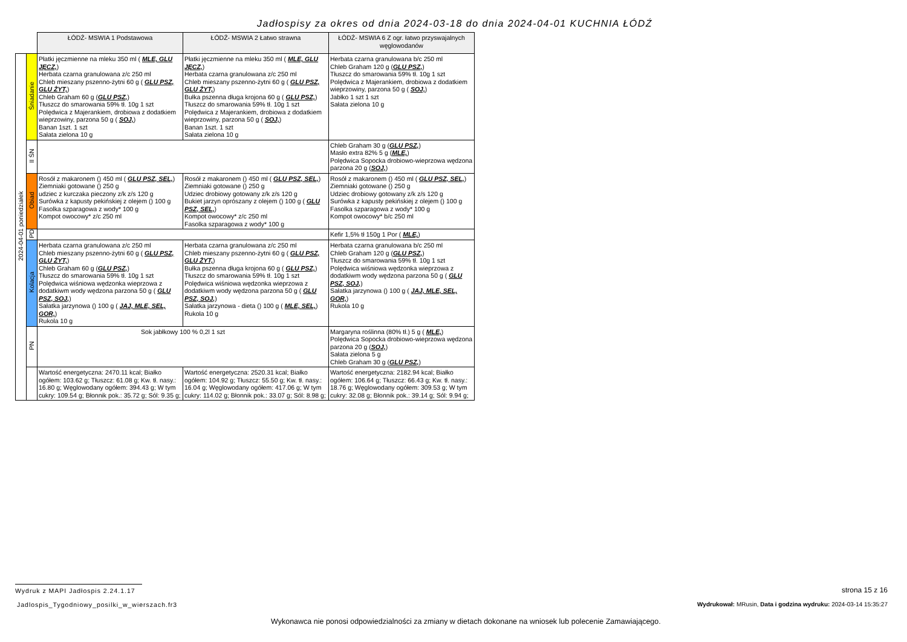Jadłospisy za okres od dnia 2024-03-18 do dnia 2024-04-01 KUCHNIA ŁÓDŹ
| | | ŁÓDŹ- MSWIA 1 Podstawowa | ŁÓDŹ- MSWIA 2 Łatwo strawna | ŁÓDŹ- MSWIA 6 Z ogr. łatwo przyswajalnych węglowodanów |
| 2024-04-01 poniedziałek | Śniadanie | Płatki jęczmienne na mleku 350 ml ( MLE, GLU JĘCZ, ) Herbata czarna granulowana z/c 250 ml Chleb mieszany pszenno-żytni 60 g ( GLU PSZ, GLU ŻYT, ) Chleb Graham 60 g ( GLU PSZ, ) Tłuszcz do smarowania 59% tł. 10g 1 szt Polędwica z Majerankiem, drobiowa z dodatkiem wieprzowiny, parzona 50 g ( SOJ, ) Banan 1szt. 1 szt Sałata zielona 10 g | Płatki jęczmienne na mleku 350 ml ( MLE, GLU JĘCZ, ) Herbata czarna granulowana z/c 250 ml Chleb mieszany pszenno-żytni 60 g ( GLU PSZ, GLU ŻYT, ) Bułka pszenna długa krojona 60 g ( GLU PSZ, ) Tłuszcz do smarowania 59% tł. 10g 1 szt Polędwica z Majerankiem, drobiowa z dodatkiem wieprzowiny, parzona 50 g ( SOJ, ) Banan 1szt. 1 szt Sałata zielona 10 g | Herbata czarna granulowana b/c 250 ml Chleb Graham 120 g ( GLU PSZ, ) Tłuszcz do smarowania 59% tł. 10g 1 szt Polędwica z Majerankiem, drobiowa z dodatkiem wieprzowiny, parzona 50 g ( SOJ, ) Jabłko 1 szt 1 szt Sałata zielona 10 g |
| | II ŚN | | | Chleb Graham 30 g ( GLU PSZ, ) Masło extra 82% 5 g ( MLE, ) Polędwica Sopocka drobiowo-wieprzowa wędzona parzona 20 g ( SOJ, ) |
| | Obiad | Rosół z makaronem () 450 ml ( GLU PSZ, SEL, ) Ziemniaki gotowane () 250 g udziec z kurczaka pieczony z/k z/s 120 g Surówka z kapusty pekińskiej z olejem () 100 g Fasolka szparagowa z wody* 100 g Kompot owocowy* z/c 250 ml | Rosół z makaronem () 450 ml ( GLU PSZ, SEL, ) Ziemniaki gotowane () 250 g Udziec drobiowy gotowany z/k z/s 120 g Bukiet jarzyn oprószany z olejem () 100 g ( GLU PSZ, SEL, ) Kompot owocowy* z/c 250 ml Fasolka szparagowa z wody* 100 g | Rosół z makaronem () 450 ml ( GLU PSZ, SEL, ) Ziemniaki gotowane () 250 g Udziec drobiowy gotowany z/k z/s 120 g Surówka z kapusty pekińskiej z olejem () 100 g Fasolka szparagowa z wody* 100 g Kompot owocowy* b/c 250 ml |
| | PD | | | Kefir 1,5% tł 150g 1 Por ( MLE, ) |
| | Kolacja | Herbata czarna granulowana z/c 250 ml Chleb mieszany pszenno-żytni 60 g ( GLU PSZ, GLU ŻYT, ) Chleb Graham 60 g ( GLU PSZ, ) Tłuszcz do smarowania 59% tł. 10g 1 szt Polędwica wiśniowa wędzonka wieprzowa z dodatkiwm wody wędzona parzona 50 g ( GLU PSZ, SOJ, ) Sałatka jarzynowa () 100 g ( JAJ, MLE, SEL, GOR, ) Rukola 10 g | Herbata czarna granulowana z/c 250 ml Chleb mieszany pszenno-żytni 60 g ( GLU PSZ, GLU ŻYT, ) Bułka pszenna długa krojona 60 g ( GLU PSZ, ) Tłuszcz do smarowania 59% tł. 10g 1 szt Polędwica wiśniowa wędzonka wieprzowa z dodatkiwm wody wędzona parzona 50 g ( GLU PSZ, SOJ, ) Sałatka jarzynowa - dieta () 100 g ( MLE, SEL, ) Rukola 10 g | Herbata czarna granulowana b/c 250 ml Chleb Graham 120 g ( GLU PSZ, ) Tłuszcz do smarowania 59% tł. 10g 1 szt Polędwica wiśniowa wędzonka wieprzowa z dodatkiwm wody wędzona parzona 50 g ( GLU PSZ, SOJ, ) Sałatka jarzynowa () 100 g ( JAJ, MLE, SEL, GOR, ) Rukola 10 g |
| | PN | Sok jabłkowy 100 % 0,2l 1 szt | | Margaryna roślinna (80% tł.) 5 g ( MLE, ) Polędwica Sopocka drobiowo-wieprzowa wędzona parzona 20 g ( SOJ, ) Sałata zielona 5 g Chleb Graham 30 g ( GLU PSZ, ) |
| | | Wartość energetyczna: 2470.11 kcal; Białko ogółem: 103.62 g; Tłuszcz: 61.08 g; Kw. tł. nasy.: 16.80 g; Węglowodany ogółem: 394.43 g; W tym cukry: 109.54 g; Błonnik pok.: 35.72 g; Sól: 9.35 g; | Wartość energetyczna: 2520.31 kcal; Białko ogółem: 104.92 g; Tłuszcz: 55.50 g; Kw. tł. nasy.: 16.04 g; Węglowodany ogółem: 417.06 g; W tym cukry: 114.02 g; Błonnik pok.: 33.07 g; Sól: 8.98 g; | Wartość energetyczna: 2182.94 kcal; Białko ogółem: 106.64 g; Tłuszcz: 66.43 g; Kw. tł. nasy.: 18.76 g; Węglowodany ogółem: 309.53 g; W tym cukry: 32.08 g; Błonnik pok.: 39.14 g; Sól: 9.94 g; |
Wydruk z MAPI Jadłospis 2.24.1.17
Jadlospis_Tygodniowy_posilki_w_wierszach.fr3
strona 15 z 16
Wydrukował: MRusin, Data i godzina wydruku: 2024-03-14 15:35:27
Wykonawca nie ponosi odpowiedzialności za zmiany w dietach dokonane na wniosek lub polecenie Zamawiającego.